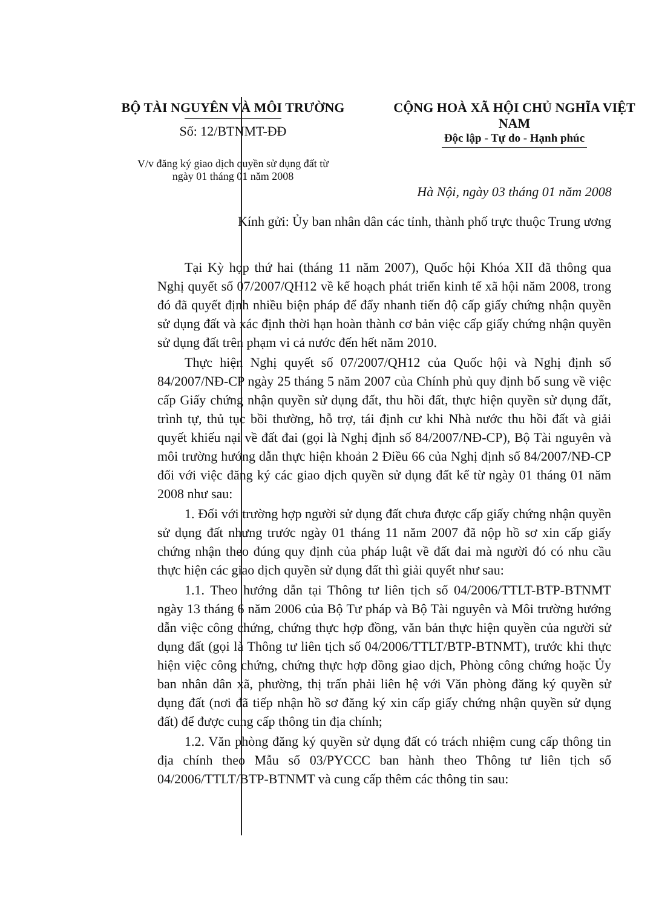BỘ TÀI NGUYÊN VÀ MÔI TRƯỜNG
Số: 12/BTNMT-ĐĐ
V/v đăng ký giao dịch quyền sử dụng đất từ
ngày 01 tháng 01 năm 2008
CỘNG HOÀ XÃ HỘI CHỦ NGHĨA VIỆT NAM
Độc lập - Tự do - Hạnh phúc
Hà Nội, ngày 03 tháng 01 năm 2008
Kính gửi: Ủy ban nhân dân các tỉnh, thành phố trực thuộc Trung ương
Tại Kỳ họp thứ hai (tháng 11 năm 2007), Quốc hội Khóa XII đã thông qua Nghị quyết số 07/2007/QH12 về kế hoạch phát triển kinh tế xã hội năm 2008, trong đó đã quyết định nhiều biện pháp để đẩy nhanh tiến độ cấp giấy chứng nhận quyền sử dụng đất và xác định thời hạn hoàn thành cơ bản việc cấp giấy chứng nhận quyền sử dụng đất trên phạm vi cả nước đến hết năm 2010.
Thực hiện Nghị quyết số 07/2007/QH12 của Quốc hội và Nghị định số 84/2007/NĐ-CP ngày 25 tháng 5 năm 2007 của Chính phủ quy định bổ sung về việc cấp Giấy chứng nhận quyền sử dụng đất, thu hồi đất, thực hiện quyền sử dụng đất, trình tự, thủ tục bồi thường, hỗ trợ, tái định cư khi Nhà nước thu hồi đất và giải quyết khiếu nại về đất đai (gọi là Nghị định số 84/2007/NĐ-CP), Bộ Tài nguyên và môi trường hướng dẫn thực hiện khoản 2 Điều 66 của Nghị định số 84/2007/NĐ-CP đối với việc đăng ký các giao dịch quyền sử dụng đất kể từ ngày 01 tháng 01 năm 2008 như sau:
1. Đối với trường hợp người sử dụng đất chưa được cấp giấy chứng nhận quyền sử dụng đất nhưng trước ngày 01 tháng 11 năm 2007 đã nộp hồ sơ xin cấp giấy chứng nhận theo đúng quy định của pháp luật về đất đai mà người đó có nhu cầu thực hiện các giao dịch quyền sử dụng đất thì giải quyết như sau:
1.1. Theo hướng dẫn tại Thông tư liên tịch số 04/2006/TTLT-BTP-BTNMT ngày 13 tháng 6 năm 2006 của Bộ Tư pháp và Bộ Tài nguyên và Môi trường hướng dẫn việc công chứng, chứng thực hợp đồng, văn bản thực hiện quyền của người sử dụng đất (gọi là Thông tư liên tịch số 04/2006/TTLT/BTP-BTNMT), trước khi thực hiện việc công chứng, chứng thực hợp đồng giao dịch, Phòng công chứng hoặc Ủy ban nhân dân xã, phường, thị trấn phải liên hệ với Văn phòng đăng ký quyền sử dụng đất (nơi đã tiếp nhận hồ sơ đăng ký xin cấp giấy chứng nhận quyền sử dụng đất) để được cung cấp thông tin địa chính;
1.2. Văn phòng đăng ký quyền sử dụng đất có trách nhiệm cung cấp thông tin địa chính theo Mẫu số 03/PYCCC ban hành theo Thông tư liên tịch số 04/2006/TTLT/BTP-BTNMT và cung cấp thêm các thông tin sau: